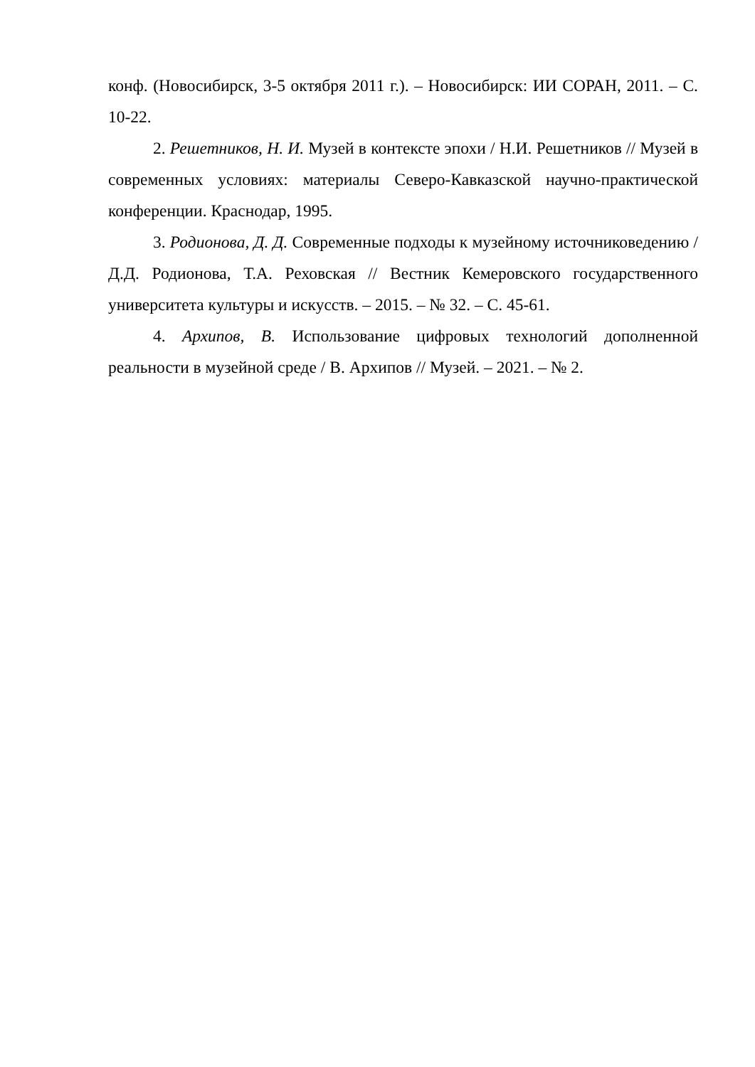конф. (Новосибирск, 3-5 октября 2011 г.). – Новосибирск: ИИ СОРАН, 2011. – С. 10-22.
2. Решетников, Н. И. Музей в контексте эпохи / Н.И. Решетников // Музей в современных условиях: материалы Северо-Кавказской научно-практической конференции. Краснодар, 1995.
3. Родионова, Д. Д. Современные подходы к музейному источниковедению / Д.Д. Родионова, Т.А. Реховская // Вестник Кемеровского государственного университета культуры и искусств. – 2015. – № 32. – С. 45-61.
4. Архипов, В. Использование цифровых технологий дополненной реальности в музейной среде / В. Архипов // Музей. – 2021. – № 2.